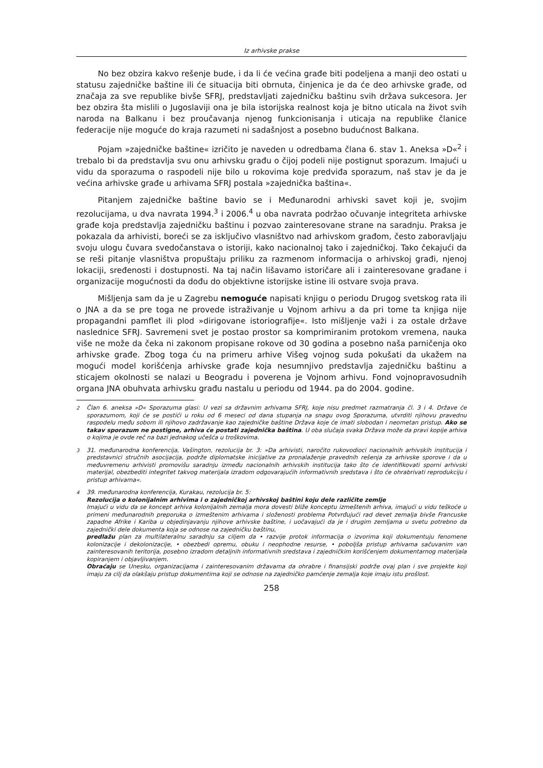Iz arhivske prakse
No bez obzira kakvo rešenje bude, i da li će većina građe biti podeljena a manji deo ostati u statusu zajedničke baštine ili će situacija biti obrnuta, činjenica je da će deo arhivske građe, od značaja za sve republike bivše SFRJ, predstavljati zajedničku baštinu svih država sukcesora. Jer bez obzira šta mislili o Jugoslaviji ona je bila istorijska realnost koja je bitno uticala na život svih naroda na Balkanu i bez proučavanja njenog funkcionisanja i uticaja na republike članice federacije nije moguće do kraja razumeti ni sadašnjost a posebno budućnost Balkana.
Pojam »zajedničke baštine« izričito je naveden u odredbama člana 6. stav 1. Aneksa »D«<sup>2</sup> i trebalo bi da predstavlja svu onu arhivsku građu o čijoj podeli nije postignut sporazum. Imajući u vidu da sporazuma o raspodeli nije bilo u rokovima koje predviđa sporazum, naš stav je da je većina arhivske građe u arhivama SFRJ postala »zajednička baština«.
Pitanjem zajedničke baštine bavio se i Međunarodni arhivski savet koji je, svojim rezolucijama, u dva navrata 1994.<sup>3</sup> i 2006.<sup>4</sup> u oba navrata podržao očuvanje integriteta arhivske građe koja predstavlja zajedničku baštinu i pozvao zainteresovane strane na saradnju. Praksa je pokazala da arhivisti, boreći se za isključivo vlasništvo nad arhivskom građom, često zaboravljaju svoju ulogu čuvara svedočanstava o istoriji, kako nacionalnoj tako i zajedničkoj. Tako čekajući da se reši pitanje vlasništva propuštaju priliku za razmenom informacija o arhivskoj građi, njenoj lokaciji, sređenosti i dostupnosti. Na taj način lišavamo istoričare ali i zainteresovane građane i organizacije mogućnosti da dođu do objektivne istorijske istine ili ostvare svoja prava.
Mišljenja sam da je u Zagrebu nemoguće napisati knjigu o periodu Drugog svetskog rata ili o JNA a da se pre toga ne provede istraživanje u Vojnom arhivu a da pri tome ta knjiga nije propagandni pamflet ili plod »dirigovane istoriografije«. Isto mišljenje važi i za ostale države naslednice SFRJ. Savremeni svet je postao prostor sa komprimiranim protokom vremena, nauka više ne može da čeka ni zakonom propisane rokove od 30 godina a posebno naša parničenja oko arhivske građe. Zbog toga ću na primeru arhive Višeg vojnog suda pokušati da ukažem na mogući model korišćenja arhivske građe koja nesumnjivo predstavlja zajedničku baštinu a sticajem okolnosti se nalazi u Beogradu i poverena je Vojnom arhivu. Fond vojnopravosudnih organa JNA obuhvata arhivsku građu nastalu u periodu od 1944. pa do 2004. godine.
<sup>2</sup> Član 6. aneksa »D« Sporazuma glasi: U vezi sa državnim arhivama SFRJ, koje nisu predmet razmatranja čl. 3 i 4. Države će sporazumom, koji će se postići u roku od 6 meseci od dana stupanja na snagu ovog Sporazuma, utvrditi njihovu pravednu raspodelu među sobom ili njihovo zadržavanje kao zajedničke baštine Država koje će imati slobodan i neometan pristup. Ako se takav sporazum ne postigne, arhiva će postati zajednička baština. U oba slučaja svaka Država može da pravi kopije arhiva o kojima je ovde reč na bazi jednakog učešća u troškovima.
<sup>3</sup> 31. međunarodna konferencija, Vašington, rezolucija br. 3: »Da arhivisti, naročito rukovodioci nacionalnih arhivskih institucija i predstavnici stručnih asocijacija, podrže diplomatske inicijative za pronalaženje pravednih rešenja za arhivske sporove i da u međuvremenu arhivisti promovišu saradnju između nacionalnih arhivskih institucija tako što će identifikovati sporni arhivski materijal, obezbediti integritet takvog materijala izradom odgovarajućih informativnih sredstava i što će ohrabrivati reprodukciju i pristup arhivama«.
<sup>4</sup> 39. međunarodna konferencija, Kurakau, rezolucija br. 5:
Rezolucija o kolonijalnim arhivima i o zajedničkoj arhivskoj baštini koju dele različite zemlje
Imajući u vidu da se koncept arhiva kolonijalnih zemalja mora dovesti bliže konceptu izmeštenih arhiva, imajući u vidu teškoće u primeni međunarodnih preporuka o izmeštenim arhivama i složenosti problema Potvrđujući rad devet zemalja bivše Francuske zapadne Afrike i Kariba u objedinjavanju njihove arhivske baštine, i uočavajući da je i drugim zemljama u svetu potrebno da zajednički dele dokumenta koja se odnose na zajedničku baštinu,
predlažu plan za multilateralnu saradnju sa ciljem da • razvije protok informacija o izvorima koji dokumentuju fenomene kolonizacije i dekolonizacije, • obezbedi opremu, obuku i neophodne resurse, • poboljša pristup arhivama sačuvanim van zainteresovanih teritorija, posebno izradom detaljnih informativnih sredstava i zajedničkim korišćenjem dokumentarnog materijala kopiranjem i objavljivanjem.
Obraćaju se Unesku, organizacijama i zainteresovanim državama da ohrabre i finansijski podrže ovaj plan i sve projekte koji imaju za cilj da olakšaju pristup dokumentima koji se odnose na zajedničko pamćenje zemalja koje imaju istu prošlost.
258